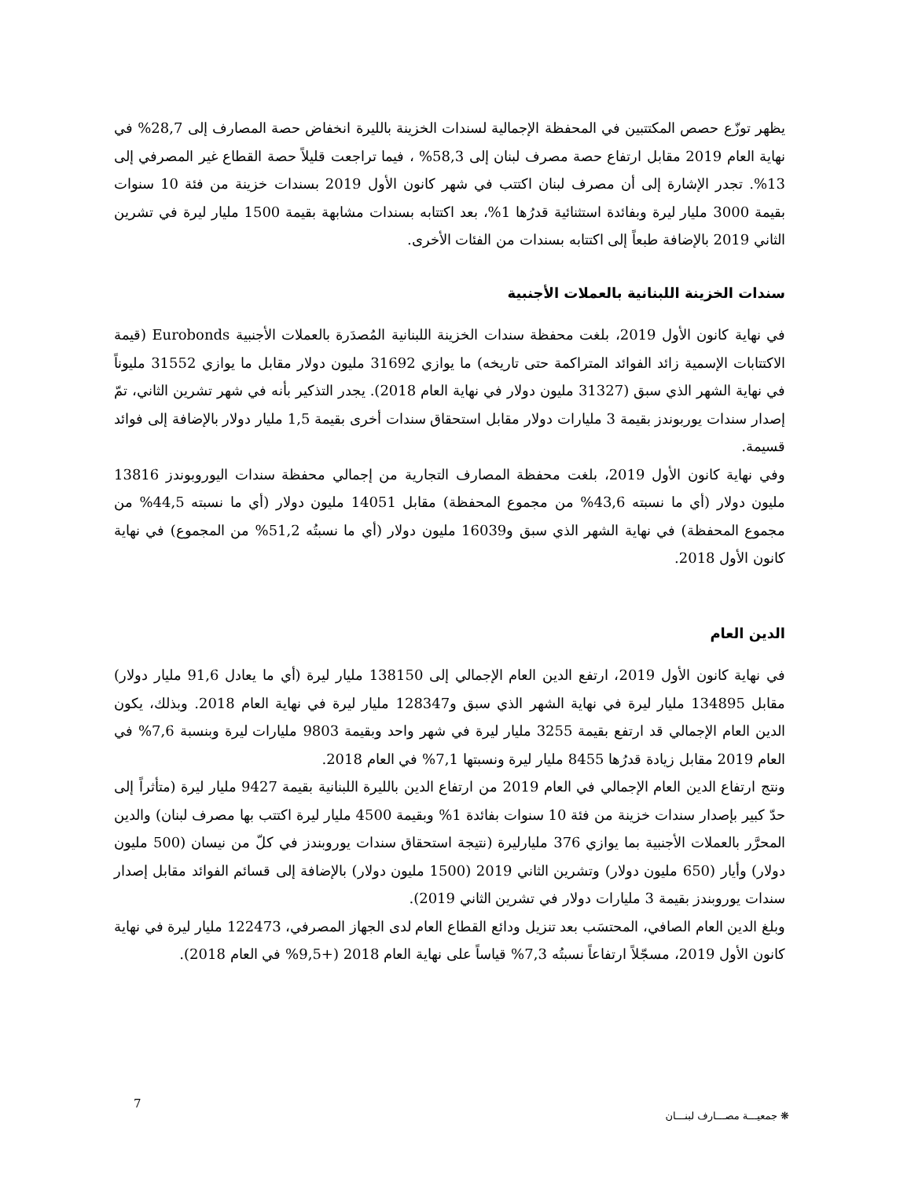يظهر توزّع حصص المكتتبين في المحفظة الإجمالية لسندات الخزينة بالليرة انخفاض حصة المصارف إلى 28,7% في نهاية العام 2019 مقابل ارتفاع حصة مصرف لبنان إلى 58,3% ، فيما تراجعت قليلاً حصة القطاع غير المصرفي إلى 13%. تجدر الإشارة إلى أن مصرف لبنان اكتتب في شهر كانون الأول 2019 بسندات خزينة من فئة 10 سنوات بقيمة 3000 مليار ليرة وبفائدة استثنائية قدرُها 1%، بعد اكتتابه بسندات مشابهة بقيمة 1500 مليار ليرة في تشرين الثاني 2019 بالإضافة طبعاً إلى اكتتابه بسندات من الفئات الأخرى.
سندات الخزينة اللبنانية بالعملات الأجنبية
في نهاية كانون الأول 2019، بلغت محفظة سندات الخزينة اللبنانية المُصدَرة بالعملات الأجنبية Eurobonds (قيمة الاكتتابات الإسمية زائد الفوائد المتراكمة حتى تاريخه) ما يوازي 31692 مليون دولار مقابل ما يوازي 31552 مليوناً في نهاية الشهر الذي سبق (31327 مليون دولار في نهاية العام 2018). يجدر التذكير بأنه في شهر تشرين الثاني، تمّ إصدار سندات يوربوندز بقيمة 3 مليارات دولار مقابل استحقاق سندات أخرى بقيمة 1,5 مليار دولار بالإضافة إلى فوائد قسيمة.
وفي نهاية كانون الأول 2019، بلغت محفظة المصارف التجارية من إجمالي محفظة سندات اليوروبوندز 13816 مليون دولار (أي ما نسبته 43,6% من مجموع المحفظة) مقابل 14051 مليون دولار (أي ما نسبته 44,5% من مجموع المحفظة) في نهاية الشهر الذي سبق و16039 مليون دولار (أي ما نسبتُه 51,2% من المجموع) في نهاية كانون الأول 2018.
الدين العام
في نهاية كانون الأول 2019، ارتفع الدين العام الإجمالي إلى 138150 مليار ليرة (أي ما يعادل 91,6 مليار دولار) مقابل 134895 مليار ليرة في نهاية الشهر الذي سبق و128347 مليار ليرة في نهاية العام 2018. وبذلك، يكون الدين العام الإجمالي قد ارتفع بقيمة 3255 مليار ليرة في شهر واحد وبقيمة 9803 مليارات ليرة وبنسبة 7,6% في العام 2019 مقابل زيادة قدرُها 8455 مليار ليرة ونسبتها 7,1% في العام 2018.
ونتج ارتفاع الدين العام الإجمالي في العام 2019 من ارتفاع الدين بالليرة اللبنانية بقيمة 9427 مليار ليرة (متأثراً إلى حدّ كبير بإصدار سندات خزينة من فئة 10 سنوات بفائدة 1% وبقيمة 4500 مليار ليرة اكتتب بها مصرف لبنان) والدين المحرَّر بالعملات الأجنبية بما يوازي 376 مليارليرة (نتيجة استحقاق سندات يوروبندز في كلّ من نيسان (500 مليون دولار) وأيار (650 مليون دولار) وتشرين الثاني 2019 (1500 مليون دولار) بالإضافة إلى قسائم الفوائد مقابل إصدار سندات يوروبندز بقيمة 3 مليارات دولار في تشرين الثاني 2019).
وبلغ الدين العام الصافي، المحتسَب بعد تنزيل ودائع القطاع العام لدى الجهاز المصرفي، 122473 مليار ليرة في نهاية كانون الأول 2019، مسجّلاً ارتفاعاً نسبتُه 7,3% قياساً على نهاية العام 2018 (+9,5% في العام 2018).
7
❋ جمعيـــة مصـــارف لبنـــان